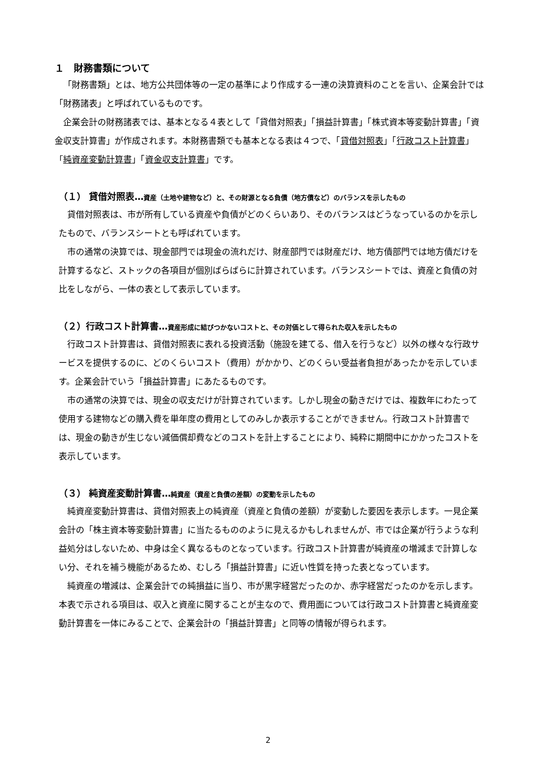１　財務書類について
「財務書類」とは、地方公共団体等の一定の基準により作成する一連の決算資料のことを言い、企業会計では「財務諸表」と呼ばれているものです。
企業会計の財務諸表では、基本となる４表として「貸借対照表」「損益計算書」「株式資本等変動計算書」「資金収支計算書」が作成されます。本財務書類でも基本となる表は４つで、「貸借対照表」「行政コスト計算書」「純資産変動計算書」「資金収支計算書」です。
（１） 貸借対照表…資産（土地や建物など）と、その財源となる負債（地方債など）のバランスを示したもの
貸借対照表は、市が所有している資産や負債がどのくらいあり、そのバランスはどうなっているのかを示したもので、バランスシートとも呼ばれています。
市の通常の決算では、現金部門では現金の流れだけ、財産部門では財産だけ、地方債部門では地方債だけを計算するなど、ストックの各項目が個別ばらばらに計算されています。バランスシートでは、資産と負債の対比をしながら、一体の表として表示しています。
（２）行政コスト計算書…資産形成に結びつかないコストと、その対価として得られた収入を示したもの
行政コスト計算書は、貸借対照表に表れる投資活動（施設を建てる、借入を行うなど）以外の様々な行政サービスを提供するのに、どのくらいコスト（費用）がかかり、どのくらい受益者負担があったかを示しています。企業会計でいう「損益計算書」にあたるものです。
市の通常の決算では、現金の収支だけが計算されています。しかし現金の動きだけでは、複数年にわたって使用する建物などの購入費を単年度の費用としてのみしか表示することができません。行政コスト計算書では、現金の動きが生じない減価償却費などのコストを計上することにより、純粋に期間中にかかったコストを表示しています。
（３） 純資産変動計算書…純資産（資産と負債の差額）の変動を示したもの
純資産変動計算書は、貸借対照表上の純資産（資産と負債の差額）が変動した要因を表示します。一見企業会計の「株主資本等変動計算書」に当たるもののように見えるかもしれませんが、市では企業が行うような利益処分はしないため、中身は全く異なるものとなっています。行政コスト計算書が純資産の増減まで計算しない分、それを補う機能があるため、むしろ「損益計算書」に近い性質を持った表となっています。
純資産の増減は、企業会計での純損益に当り、市が黒字経営だったのか、赤字経営だったのかを示します。本表で示される項目は、収入と資産に関することが主なので、費用面については行政コスト計算書と純資産変動計算書を一体にみることで、企業会計の「損益計算書」と同等の情報が得られます。
2